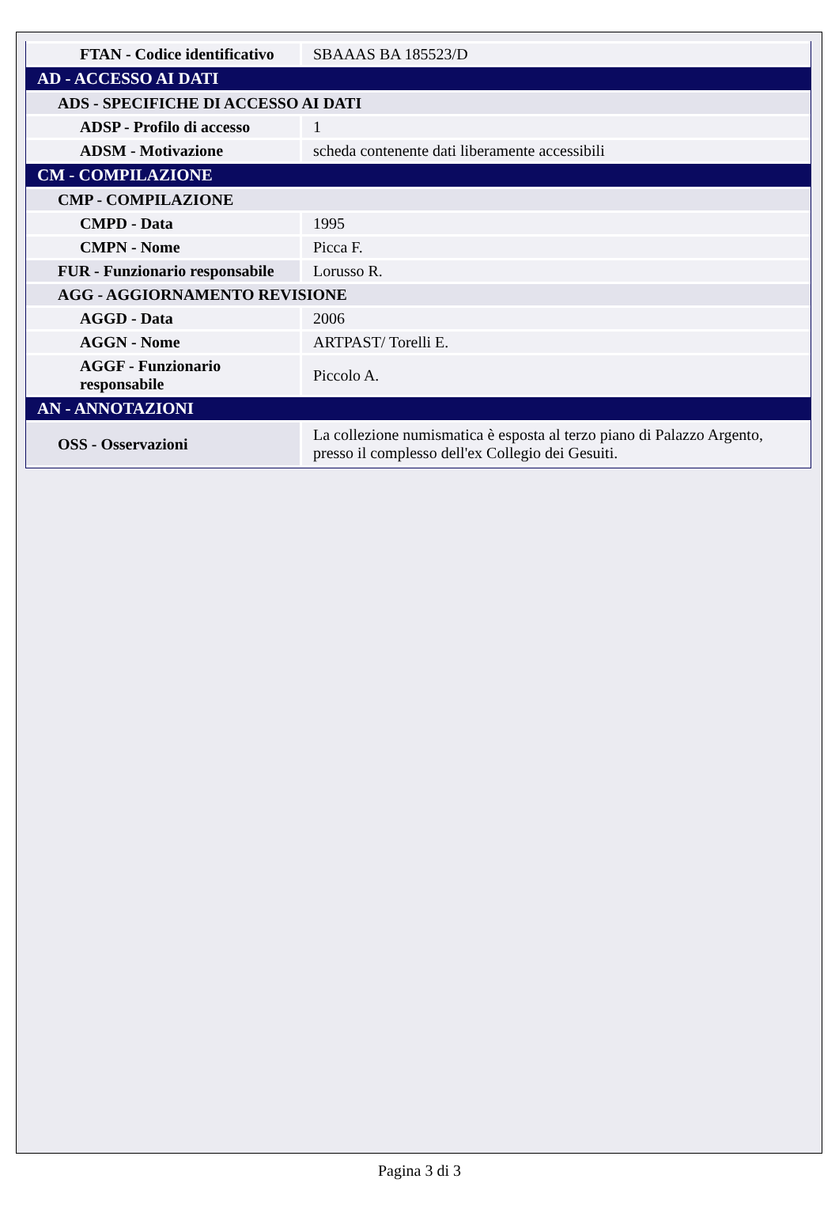| FTAN - Codice identificativo | SBAAAS BA 185523/D |
| AD - ACCESSO AI DATI | |
| ADS - SPECIFICHE DI ACCESSO AI DATI | |
| ADSP - Profilo di accesso | 1 |
| ADSM - Motivazione | scheda contenente dati liberamente accessibili |
| CM - COMPILAZIONE | |
| CMP - COMPILAZIONE | |
| CMPD - Data | 1995 |
| CMPN - Nome | Picca F. |
| FUR - Funzionario responsabile | Lorusso R. |
| AGG - AGGIORNAMENTO REVISIONE | |
| AGGD - Data | 2006 |
| AGGN - Nome | ARTPAST/ Torelli E. |
| AGGF - Funzionario responsabile | Piccolo A. |
| AN - ANNOTAZIONI | |
| OSS - Osservazioni | La collezione numismatica è esposta al terzo piano di Palazzo Argento, presso il complesso dell'ex Collegio dei Gesuiti. |
Pagina 3 di 3